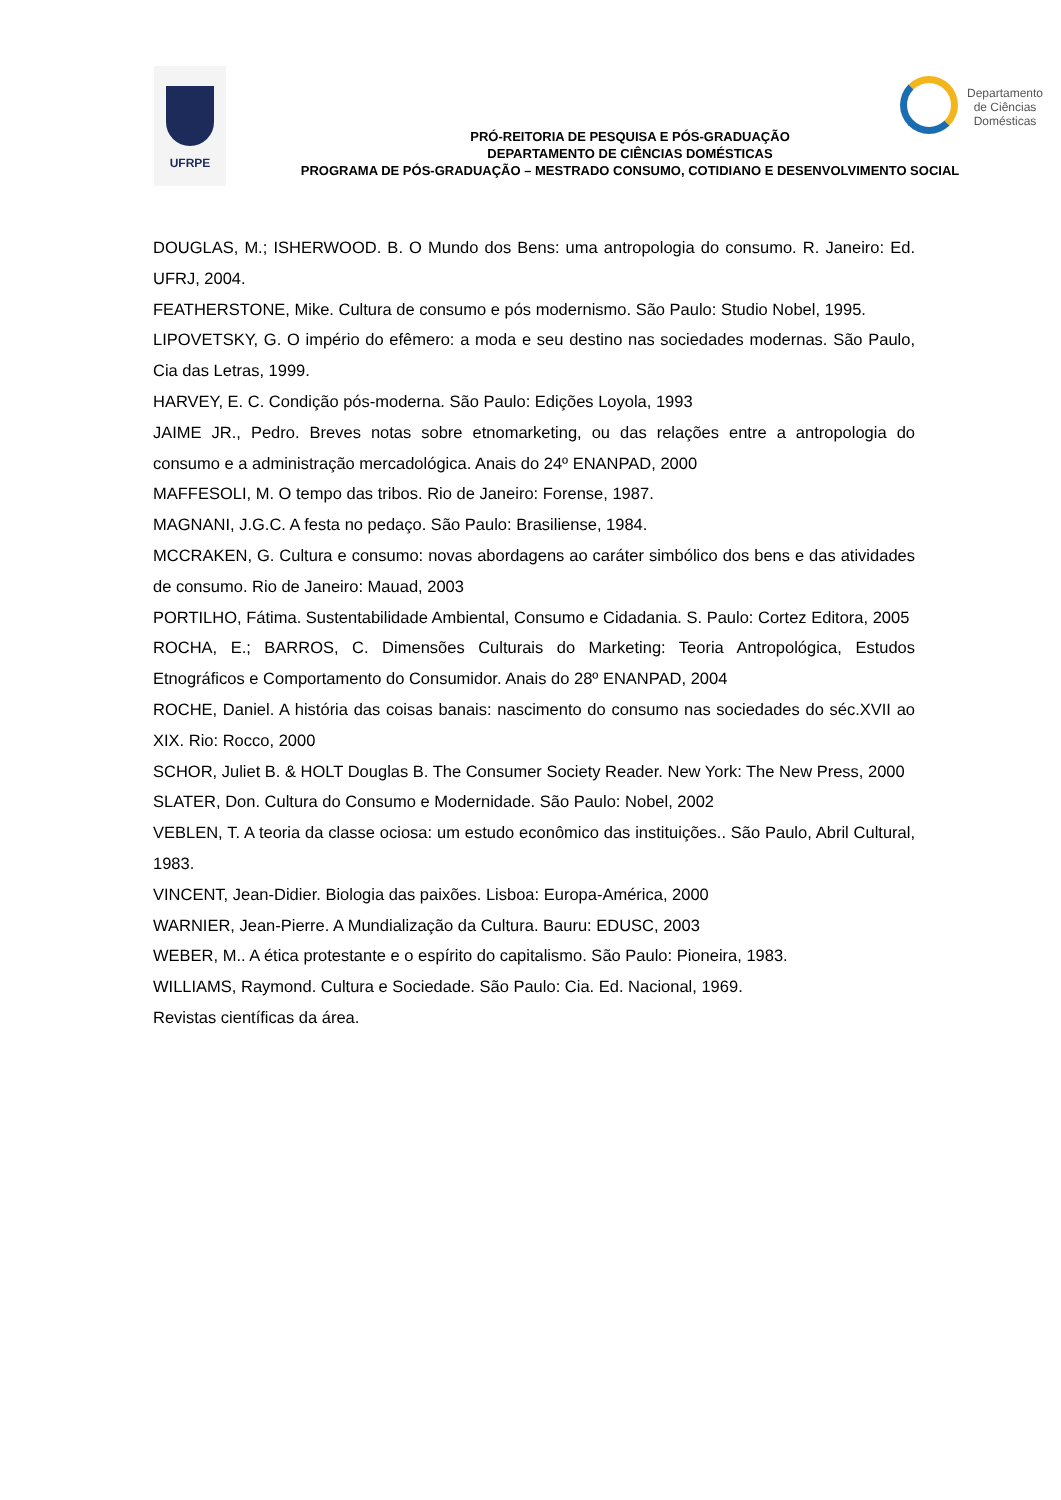UFRPE
Departamento de Ciências Domésticas
PRÓ-REITORIA DE PESQUISA E PÓS-GRADUAÇÃO
DEPARTAMENTO DE CIÊNCIAS DOMÉSTICAS
PROGRAMA DE PÓS-GRADUAÇÃO – MESTRADO CONSUMO, COTIDIANO E DESENVOLVIMENTO SOCIAL
DOUGLAS, M.; ISHERWOOD. B. O Mundo dos Bens: uma antropologia do consumo. R. Janeiro: Ed. UFRJ, 2004.
FEATHERSTONE, Mike. Cultura de consumo e pós modernismo. São Paulo: Studio Nobel, 1995.
LIPOVETSKY, G. O império do efêmero: a moda e seu destino nas sociedades modernas. São Paulo, Cia das Letras, 1999.
HARVEY, E. C. Condição pós-moderna. São Paulo: Edições Loyola, 1993
JAIME JR., Pedro. Breves notas sobre etnomarketing, ou das relações entre a antropologia do consumo e a administração mercadológica. Anais do 24º ENANPAD, 2000
MAFFESOLI, M. O tempo das tribos. Rio de Janeiro: Forense, 1987.
MAGNANI, J.G.C. A festa no pedaço. São Paulo: Brasiliense, 1984.
MCCRAKEN, G. Cultura e consumo: novas abordagens ao caráter simbólico dos bens e das atividades de consumo. Rio de Janeiro: Mauad, 2003
PORTILHO, Fátima. Sustentabilidade Ambiental, Consumo e Cidadania. S. Paulo: Cortez Editora, 2005
ROCHA, E.; BARROS, C. Dimensões Culturais do Marketing: Teoria Antropológica, Estudos Etnográficos e Comportamento do Consumidor. Anais do 28º ENANPAD, 2004
ROCHE, Daniel. A história das coisas banais: nascimento do consumo nas sociedades do séc.XVII ao XIX. Rio: Rocco, 2000
SCHOR, Juliet B. & HOLT Douglas B. The Consumer Society Reader. New York: The New Press, 2000
SLATER, Don. Cultura do Consumo e Modernidade. São Paulo: Nobel, 2002
VEBLEN, T. A teoria da classe ociosa: um estudo econômico das instituições.. São Paulo, Abril Cultural, 1983.
VINCENT, Jean-Didier. Biologia das paixões. Lisboa: Europa-América, 2000
WARNIER, Jean-Pierre. A Mundialização da Cultura. Bauru: EDUSC, 2003
WEBER, M.. A ética protestante e o espírito do capitalismo. São Paulo: Pioneira, 1983.
WILLIAMS, Raymond. Cultura e Sociedade. São Paulo: Cia. Ed. Nacional, 1969.
Revistas científicas da área.